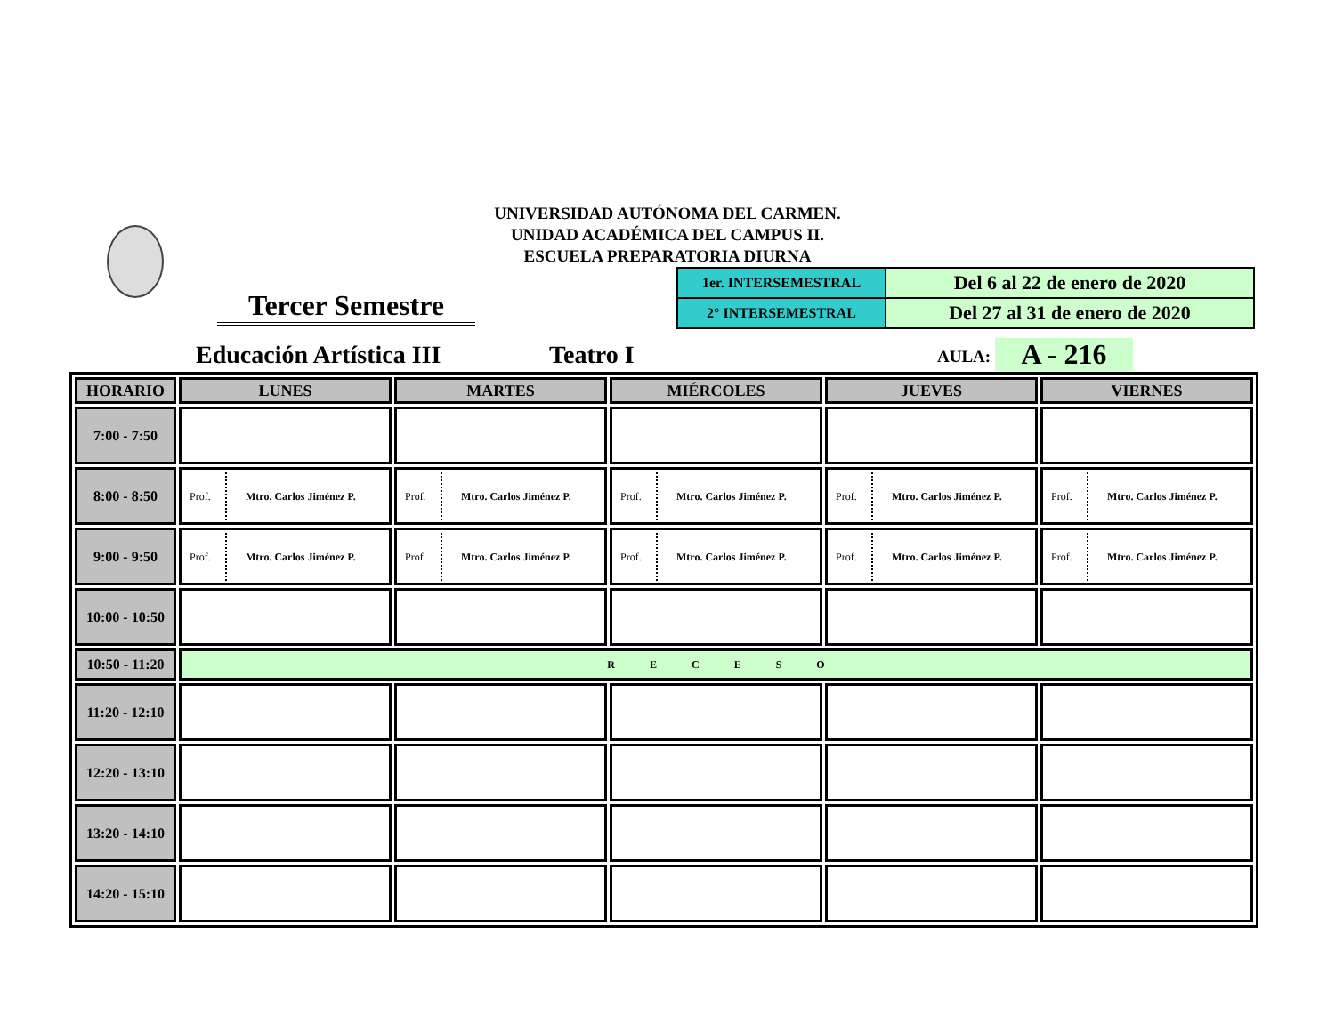UNIVERSIDAD AUTÓNOMA DEL CARMEN.
UNIDAD ACADÉMICA DEL CAMPUS II.
ESCUELA PREPARATORIA DIURNA
| 1er. INTERSEMESTRAL | Del 6 al 22 de enero de 2020 |
| 2° INTERSEMESTRAL | Del 27 al 31 de enero de 2020 |
Tercer Semestre
Educación Artística III Teatro I AULA: A - 216
| HORARIO | LUNES | MARTES | MIÉRCOLES | JUEVES | VIERNES |
| --- | --- | --- | --- | --- | --- |
| 7:00 - 7:50 | | | | | |
| 8:00 - 8:50 | Prof. Mtro. Carlos Jiménez P. | Prof. Mtro. Carlos Jiménez P. | Prof. Mtro. Carlos Jiménez P. | Prof. Mtro. Carlos Jiménez P. | Prof. Mtro. Carlos Jiménez P. |
| 9:00 - 9:50 | Prof. Mtro. Carlos Jiménez P. | Prof. Mtro. Carlos Jiménez P. | Prof. Mtro. Carlos Jiménez P. | Prof. Mtro. Carlos Jiménez P. | Prof. Mtro. Carlos Jiménez P. |
| 10:00 - 10:50 | | | | | |
| 10:50 - 11:20 | R E C E S O | | | | |
| 11:20 - 12:10 | | | | | |
| 12:20 - 13:10 | | | | | |
| 13:20 - 14:10 | | | | | |
| 14:20 - 15:10 | | | | | |